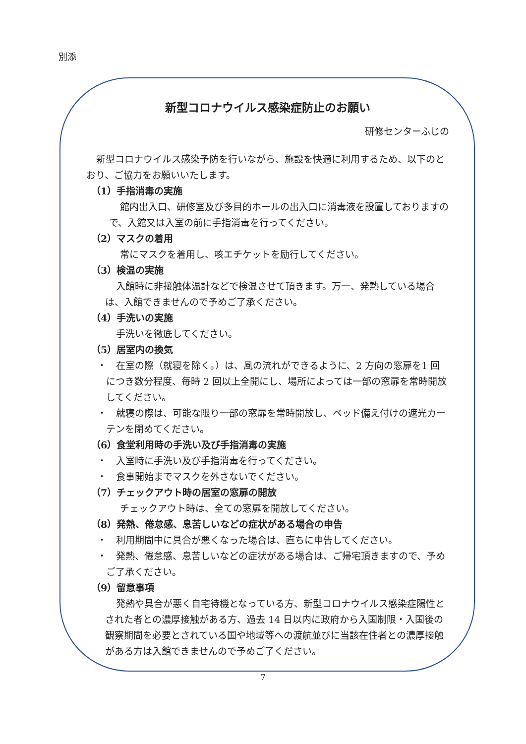別添
新型コロナウイルス感染症防止のお願い
研修センターふじの
新型コロナウイルス感染予防を行いながら、施設を快適に利用するため、以下のとおり、ご協力をお願いいたします。
（1）手指消毒の実施
館内出入口、研修室及び多目的ホールの出入口に消毒液を設置しておりますので、入館又は入室の前に手指消毒を行ってください。
（2）マスクの着用
常にマスクを着用し、咳エチケットを励行してください。
（3）検温の実施
入館時に非接触体温計などで検温させて頂きます。万一、発熱している場合は、入館できませんので予めご了承ください。
（4）手洗いの実施
手洗いを徹底してください。
（5）居室内の換気
・　在室の際（就寝を除く。）は、風の流れができるように、2 方向の窓扉を1 回につき数分程度、毎時 2 回以上全開にし、場所によっては一部の窓扉を常時開放してください。
・　就寝の際は、可能な限り一部の窓扉を常時開放し、ベッド備え付けの遮光カーテンを閉めてください。
（6）食堂利用時の手洗い及び手指消毒の実施
・　入室時に手洗い及び手指消毒を行ってください。
・　食事開始までマスクを外さないでください。
（7）チェックアウト時の居室の窓扉の開放
チェックアウト時は、全ての窓扉を開放してください。
（8）発熱、倦怠感、息苦しいなどの症状がある場合の申告
・　利用期間中に具合が悪くなった場合は、直ちに申告してください。
・　発熱、倦怠感、息苦しいなどの症状がある場合は、ご帰宅頂きますので、予めご了承ください。
（9）留意事項
発熱や具合が悪く自宅待機となっている方、新型コロナウイルス感染症陽性とされた者との濃厚接触がある方、過去 14 日以内に政府から入国制限・入国後の観察期間を必要とされている国や地域等への渡航並びに当該在住者との濃厚接触がある方は入館できませんので予めご了ください。
7